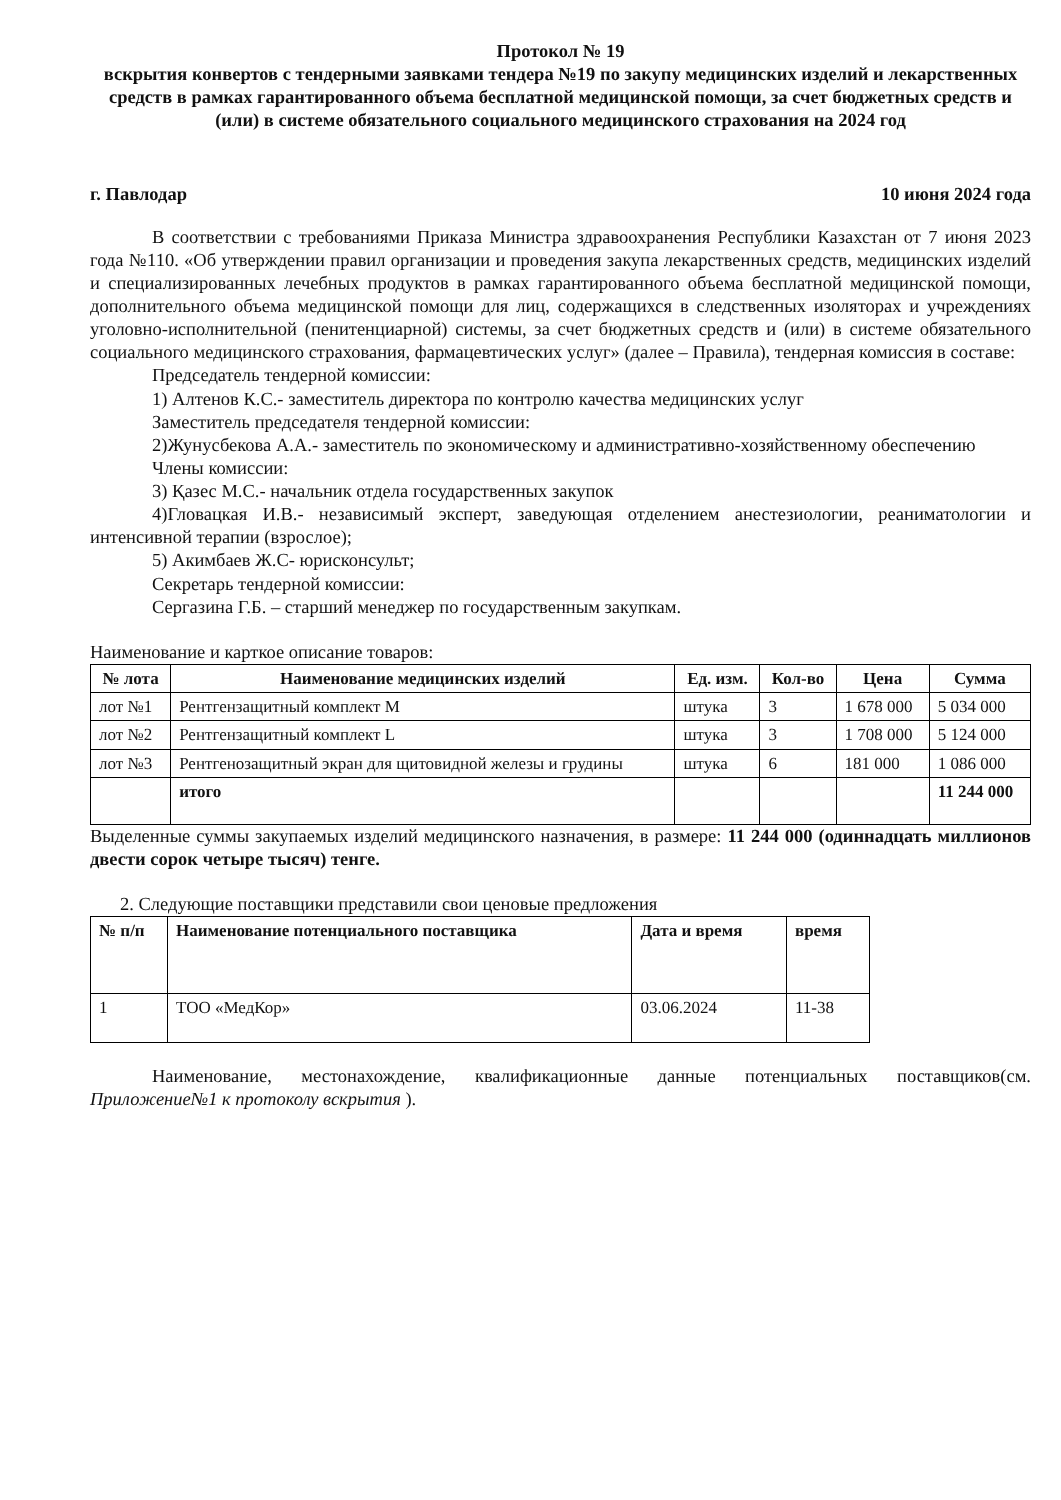Протокол № 19
вскрытия конвертов с тендерными заявками тендера №19 по закупу медицинских изделий и лекарственных средств в рамках гарантированного объема бесплатной медицинской помощи, за счет бюджетных средств и (или) в системе обязательного социального медицинского страхования на 2024 год
г. Павлодар 10 июня 2024 года
В соответствии с требованиями Приказа Министра здравоохранения Республики Казахстан от 7 июня 2023 года №110. «Об утверждении правил организации и проведения закупа лекарственных средств, медицинских изделий и специализированных лечебных продуктов в рамках гарантированного объема бесплатной медицинской помощи, дополнительного объема медицинской помощи для лиц, содержащихся в следственных изоляторах и учреждениях уголовно-исполнительной (пенитенциарной) системы, за счет бюджетных средств и (или) в системе обязательного социального медицинского страхования, фармацевтических услуг» (далее – Правила), тендерная комиссия в составе:
Председатель тендерной комиссии:
1) Алтенов К.С.- заместитель директора по контролю качества медицинских услуг
Заместитель председателя тендерной комиссии:
2)Жунусбекова А.А.- заместитель по экономическому и административно-хозяйственному обеспечению
Члены комиссии:
3) Қазес М.С.- начальник отдела государственных закупок
4)Гловацкая И.В.- независимый эксперт, заведующая отделением анестезиологии, реаниматологии и интенсивной терапии (взрослое);
5) Акимбаев Ж.С- юрисконсульт;
Секретарь тендерной комиссии:
Сергазина Г.Б. – старший менеджер по государственным закупкам.
Наименование и карткое описание товаров:
| № лота | Наименование медицинских изделий | Ед. изм. | Кол-во | Цена | Сумма |
| --- | --- | --- | --- | --- | --- |
| лот №1 | Рентгензащитный комплект M | штука | 3 | 1 678 000 | 5 034 000 |
| лот №2 | Рентгензащитный комплект L | штука | 3 | 1 708 000 | 5 124 000 |
| лот №3 | Рентгенозащитный экран для щитовидной железы и грудины | штука | 6 | 181 000 | 1 086 000 |
| | итого | | | | 11 244 000 |
Выделенные суммы закупаемых изделий медицинского назначения, в размере: 11 244 000 (одиннадцать миллионов двести сорок четыре тысяч) тенге.
2. Следующие поставщики представили свои ценовые предложения
| № п/п | Наименование потенциального поставщика | Дата и время | время |
| --- | --- | --- | --- |
| 1 | ТОО «МедКор» | 03.06.2024 | 11-38 |
Наименование, местонахождение, квалификационные данные потенциальных поставщиков(см. Приложение№1 к протоколу вскрытия ).